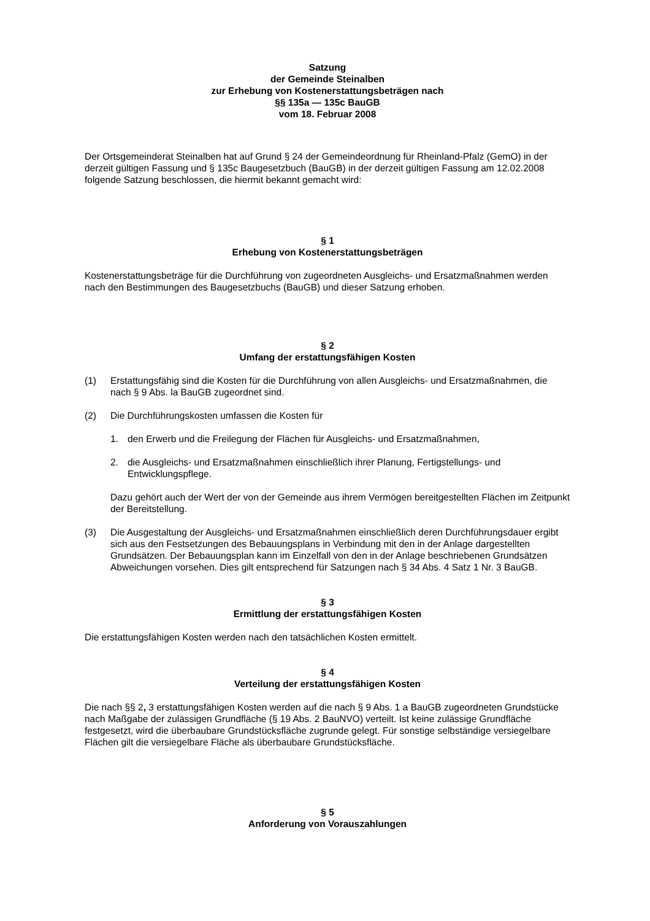Satzung
der Gemeinde Steinalben
zur Erhebung von Kostenerstattungsbeträgen nach
§§ 135a — 135c BauGB
vom 18. Februar 2008
Der Ortsgemeinderat Steinalben hat auf Grund § 24 der Gemeindeordnung für Rheinland-Pfalz (GemO) in der derzeit gültigen Fassung und § 135c Baugesetzbuch (BauGB) in der derzeit gültigen Fassung am 12.02.2008 folgende Satzung beschlossen, die hiermit bekannt gemacht wird:
§ 1
Erhebung von Kostenerstattungsbeträgen
Kostenerstattungsbeträge für die Durchführung von zugeordneten Ausgleichs- und Ersatzmaßnahmen werden nach den Bestimmungen des Baugesetzbuchs (BauGB) und dieser Satzung erhoben.
§ 2
Umfang der erstattungsfähigen Kosten
(1) Erstattungsfähig sind die Kosten für die Durchführung von allen Ausgleichs- und Ersatzmaßnahmen, die nach § 9 Abs. la BauGB zugeordnet sind.
(2) Die Durchführungskosten umfassen die Kosten für
1. den Erwerb und die Freilegung der Flächen für Ausgleichs- und Ersatzmaßnahmen,
2. die Ausgleichs- und Ersatzmaßnahmen einschließlich ihrer Planung, Fertigstellungs- und Entwicklungspflege.
Dazu gehört auch der Wert der von der Gemeinde aus ihrem Vermögen bereitgestellten Flächen im Zeitpunkt der Bereitstellung.
(3) Die Ausgestaltung der Ausgleichs- und Ersatzmaßnahmen einschließlich deren Durchführungsdauer ergibt sich aus den Festsetzungen des Bebauungsplans in Verbindung mit den in der Anlage dargestellten Grundsätzen. Der Bebauungsplan kann im Einzelfall von den in der Anlage beschriebenen Grundsätzen Abweichungen vorsehen. Dies gilt entsprechend für Satzungen nach § 34 Abs. 4 Satz 1 Nr. 3 BauGB.
§ 3
Ermittlung der erstattungsfähigen Kosten
Die erstattungsfähigen Kosten werden nach den tatsächlichen Kosten ermittelt.
§ 4
Verteilung der erstattungsfähigen Kosten
Die nach §§ 2, 3 erstattungsfähigen Kosten werden auf die nach § 9 Abs. 1 a BauGB zugeordneten Grundstücke nach Maßgabe der zulässigen Grundfläche (§ 19 Abs. 2 BauNVO) verteilt. Ist keine zulässige Grundfläche festgesetzt, wird die überbaubare Grundstücksfläche zugrunde gelegt. Für sonstige selbständige versiegelbare Flächen gilt die versiegelbare Fläche als überbaubare Grundstücksfläche.
§ 5
Anforderung von Vorauszahlungen